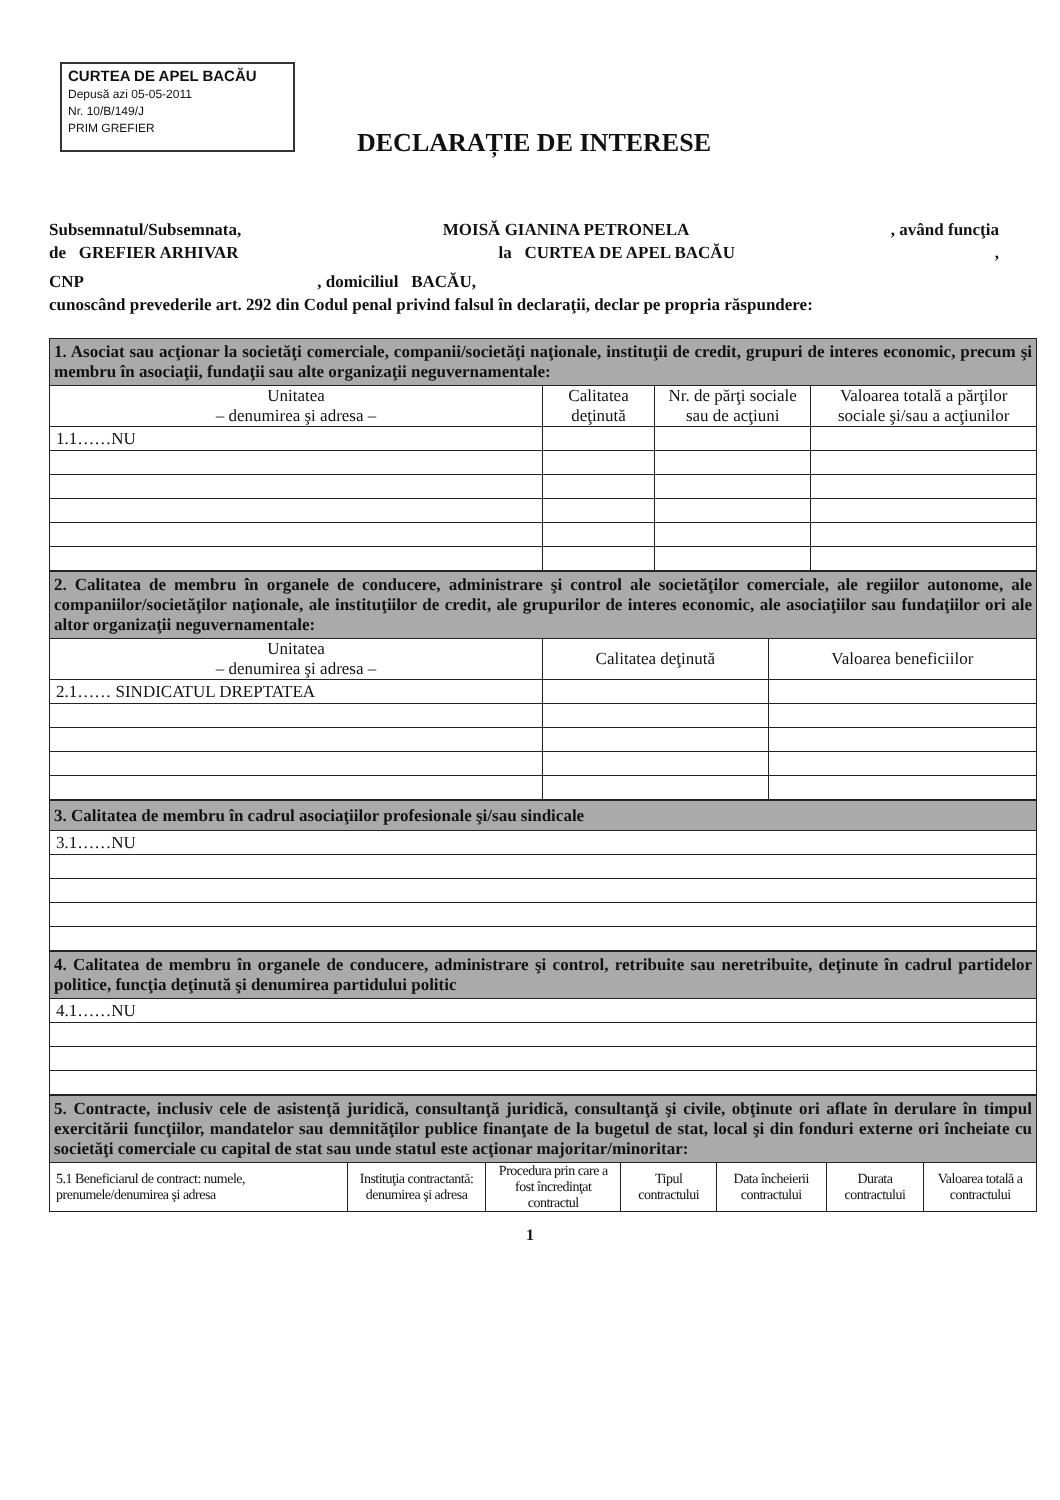CURTEA DE APEL BACĂU
Depusă azi 05-05-2011
Nr. 10/B/149/J
PRIM GREFIER
DECLARAȚIE DE INTERESE
Subsemnatul/Subsemnata, MOISĂ GIANINA PETRONELA, având funcţia
de GREFIER ARHIVAR la CURTEA DE APEL BACĂU,
CNP , domiciliul BACĂU,
cunoscând prevederile art. 292 din Codul penal privind falsul în declaraţii, declar pe propria răspundere:
| 1. Asociat sau acţionar la societăţi comerciale, companii/societăţi naţionale, instituţii de credit, grupuri de interes economic, precum şi membru în asociaţii, fundaţii sau alte organizaţii neguvernamentale: | | | |
| Unitatea – denumirea şi adresa – | Calitatea deţinută | Nr. de părţi sociale sau de acţiuni | Valoarea totală a părţilor sociale şi/sau a acţiunilor |
| 1.1……NU | | | |
| 2. Calitatea de membru în organele de conducere, administrare şi control ale societăţilor comerciale, ale regiilor autonome, ale companiilor/societăţilor naţionale, ale instituţiilor de credit, ale grupurilor de interes economic, ale asociaţiilor sau fundaţiilor ori ale altor organizaţii neguvernamentale: | | |
| Unitatea – denumirea şi adresa – | Calitatea deţinută | Valoarea beneficiilor |
| 2.1…… SINDICATUL DREPTATEA | | |
| 3. Calitatea de membru în cadrul asociaţiilor profesionale şi/sau sindicale |
| 3.1……NU |
| 4. Calitatea de membru în organele de conducere, administrare şi control, retribuite sau neretribuite, deţinute în cadrul partidelor politice, funcţia deţinută şi denumirea partidului politic |
| 4.1……NU |
| 5. Contracte, inclusiv cele de asistenţă juridică, consultanţă juridică, consultanţă şi civile, obţinute ori aflate în derulare în timpul exercitării funcţiilor, mandatelor sau demnităţilor publice finanţate de la bugetul de stat, local şi din fonduri externe ori încheiate cu societăţi comerciale cu capital de stat sau unde statul este acţionar majoritar/minoritar: | | | | | | |
| 5.1 Beneficiarul de contract: numele, prenumele/denumirea şi adresa | Instituţia contractantă: denumirea şi adresa | Procedura prin care a fost încredinţat contractul | Tipul contractului | Data încheierii contractului | Durata contractului | Valoarea totală a contractului |
1